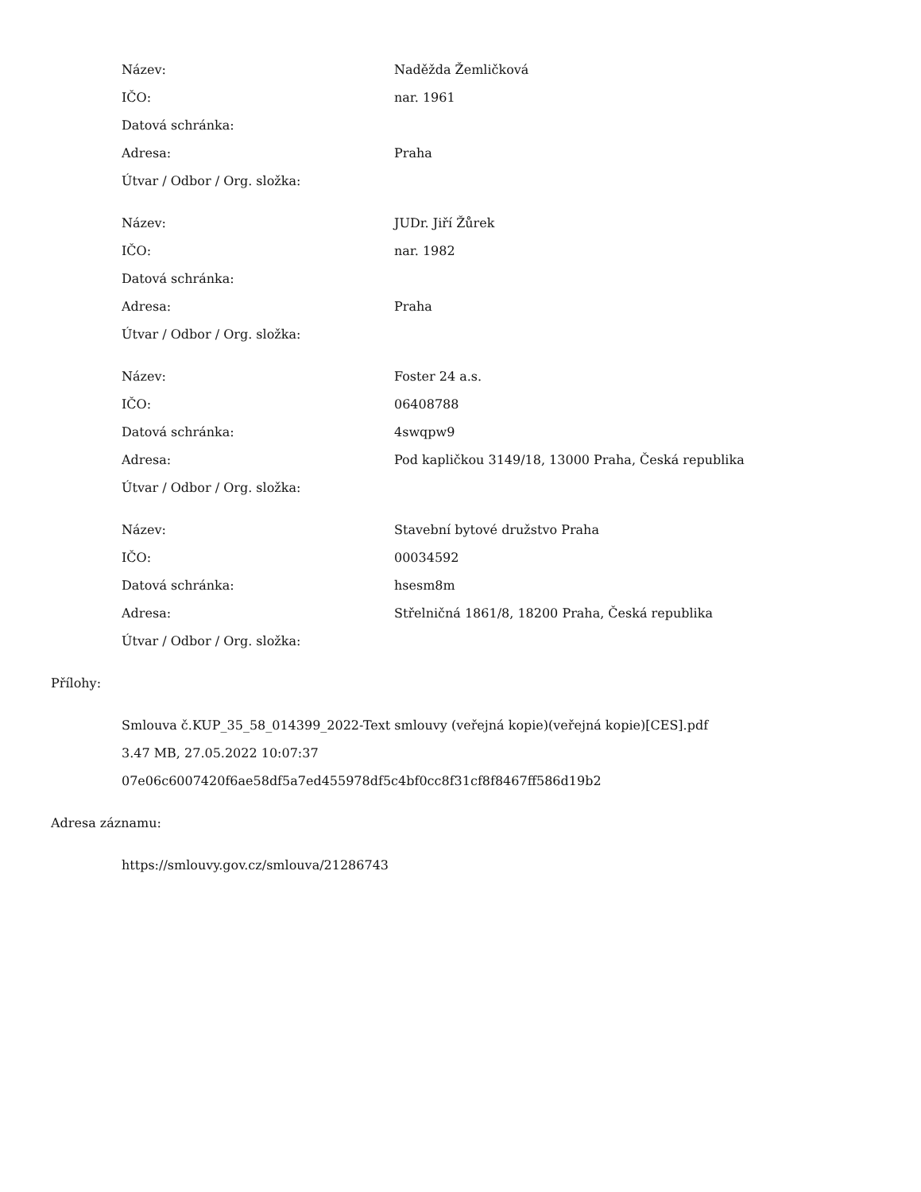| Název: | Naděžda Žemličková |
| IČO: | nar. 1961 |
| Datová schránka: | |
| Adresa: | Praha |
| Útvar / Odbor / Org. složka: | |
| Název: | JUDr. Jiří Žůrek |
| IČO: | nar. 1982 |
| Datová schránka: | |
| Adresa: | Praha |
| Útvar / Odbor / Org. složka: | |
| Název: | Foster 24 a.s. |
| IČO: | 06408788 |
| Datová schránka: | 4swqpw9 |
| Adresa: | Pod kapličkou 3149/18, 13000 Praha, Česká republika |
| Útvar / Odbor / Org. složka: | |
| Název: | Stavební bytové družstvo Praha |
| IČO: | 00034592 |
| Datová schránka: | hsesm8m |
| Adresa: | Střelničná 1861/8, 18200 Praha, Česká republika |
| Útvar / Odbor / Org. složka: | |
Přílohy:
Smlouva č.KUP_35_58_014399_2022-Text smlouvy (veřejná kopie)(veřejná kopie)[CES].pdf
3.47 MB, 27.05.2022 10:07:37
07e06c6007420f6ae58df5a7ed455978df5c4bf0cc8f31cf8f8467ff586d19b2
Adresa záznamu:
https://smlouvy.gov.cz/smlouva/21286743